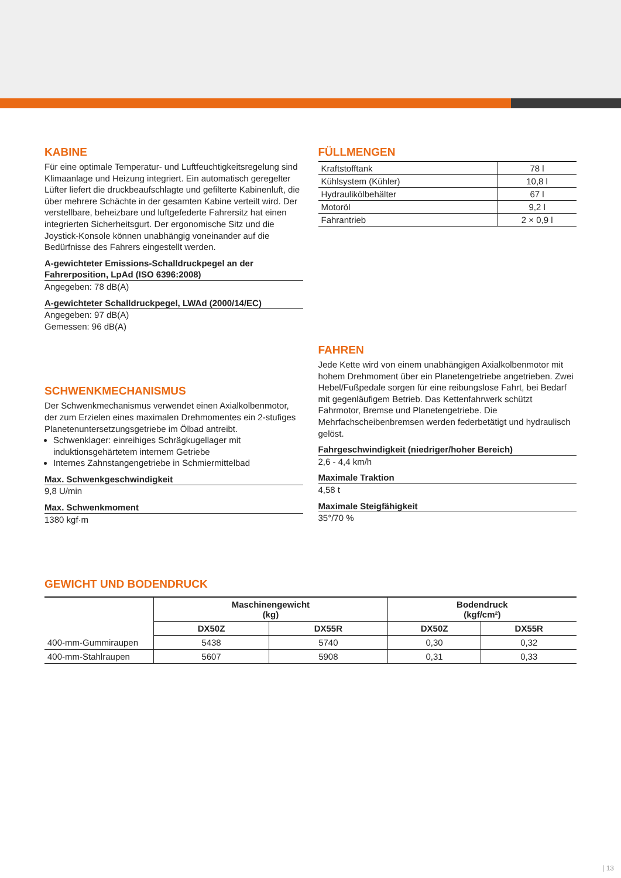KABINE
Für eine optimale Temperatur- und Luftfeuchtigkeitsregelung sind Klimaanlage und Heizung integriert. Ein automatisch geregelter Lüfter liefert die druckbeaufschlagte und gefilterte Kabinenluft, die über mehrere Schächte in der gesamten Kabine verteilt wird. Der verstellbare, beheizbare und luftgefederte Fahrersitz hat einen integrierten Sicherheitsgurt. Der ergonomische Sitz und die Joystick-Konsole können unabhängig voneinander auf die Bedürfnisse des Fahrers eingestellt werden.
A-gewichteter Emissions-Schalldruckpegel an der Fahrerposition, LpAd (ISO 6396:2008)
Angegeben: 78 dB(A)
A-gewichteter Schalldruckpegel, LWAd (2000/14/EC)
Angegeben: 97 dB(A)
Gemessen: 96 dB(A)
SCHWENKMECHANISMUS
Der Schwenkmechanismus verwendet einen Axialkolbenmotor, der zum Erzielen eines maximalen Drehmomentes ein 2-stufiges Planetenuntersetzungsgetriebe im Ölbad antreibt.
Schwenklager: einreihiges Schrägkugellager mit induktionsgehärtetem internem Getriebe
Internes Zahnstangengetriebe in Schmiermittelbad
Max. Schwenkgeschwindigkeit
9,8 U/min
Max. Schwenkmoment
1380 kgf·m
FÜLLMENGEN
| Kraftstofftank | 78 l |
| Kühlsystem (Kühler) | 10,8 l |
| Hydraulikölbehälter | 67 l |
| Motoröl | 9,2 l |
| Fahrantrieb | 2 × 0,9 l |
FAHREN
Jede Kette wird von einem unabhängigen Axialkolbenmotor mit hohem Drehmoment über ein Planetengetriebe angetrieben. Zwei Hebel/Fußpedale sorgen für eine reibungslose Fahrt, bei Bedarf mit gegenläufigem Betrieb. Das Kettenfahrwerk schützt Fahrmotor, Bremse und Planetengetriebe. Die Mehrfachscheibenbremsen werden federbetätigt und hydraulisch gelöst.
Fahrgeschwindigkeit (niedriger/hoher Bereich)
2,6 - 4,4 km/h
Maximale Traktion
4,58 t
Maximale Steigfähigkeit
35°/70 %
GEWICHT UND BODENDRUCK
| | Maschinengewicht (kg) | | Bodendruck (kgf/cm²) | |
| --- | --- | --- | --- | --- |
| | DX50Z | DX55R | DX50Z | DX55R |
| 400-mm-Gummiraupen | 5438 | 5740 | 0,30 | 0,32 |
| 400-mm-Stahlraupen | 5607 | 5908 | 0,31 | 0,33 |
| 13